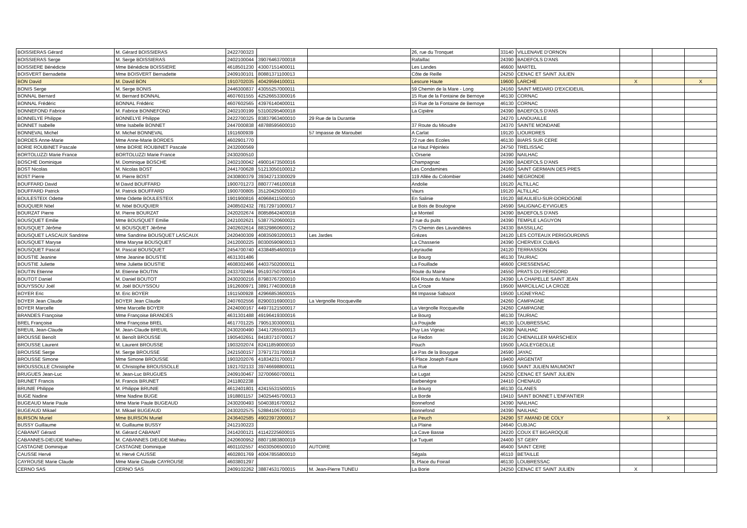| BOISSIERAS Gérard | M. Gérard BOISSIERAS | 2422700323 | | | 26, rue du Tronquet | 33140 | VILLENAVE D'ORNON | | | |
| BOISSIERAS Serge | M. Serge BOISSIERAS | 2402100044 | 39076463700018 | | Rafaillac | 24390 | BADEFOLS D'ANS | | | |
| BOISSIERE Bénédicte | Mme Bénédicte BOISSIERE | 4618501230 | 43007151400011 | | Les Landes | 46600 | MARTEL | | | |
| BOISVERT Bernadette | Mme BOISVERT Bernadette | 2409100101 | 80881371100013 | | Côte de Reille | 24250 | CENAC ET SAINT JULIEN | | | |
| BON David | M. David BON | 1910702035 | 40429594100011 | | Lescure Haute | 19600 | LARCHE | X | | X |
| BONIS Serge | M. Serge BONIS | 2446300837 | 43055257000011 | | 59 Chemin de la Mare - Long | 24160 | SAINT MEDARD D'EXCIDEUIL | | | |
| BONNAL Bernard | M. Bernard BONNAL | 4607601555 | 42526653300016 | | 15 Rue de la Fontaine de Bernoye | 46130 | CORNAC | | | |
| BONNAL Frédéric | BONNAL Frédéric | 4607602565 | 43976140400011 | | 15 Rue de la Fontaine de Bernoye | 46130 | CORNAC | | | |
| BONNEFOND Fabrice | M. Fabrice BONNEFOND | 2402100199 | 53100295400018 | | La Cipière | 24390 | BADEFOLS D'ANS | | | |
| BONNELYE Philippe | BONNELYE Philippe | 2422700325 | 83837963400010 | 29 Rue de la Durantie | | 24270 | LANOUAILLE | | | |
| BONNET Isabelle | Mme Isabelle BONNET | 2447000838 | 48788595600010 | | 37 Route du Mioudre | 24370 | SAINTE MONDANE | | | |
| BONNEVAL Michel | M. Michel BONNEVAL | 1911600939 | | 57 Impasse de Maroubet | A Carlat | 19120 | LIOURDRES | | | |
| BORDES Anne-Marie | Mme Anne-Marie BORDES | 4602901770 | | | 72 rue des Ecoles | 46130 | BIARS SUR CERE | | | |
| BORIE ROUBINET Pascale | Mme BORIE ROUBINET Pascale | 2432000569 | | | Le Haut Pépinleix | 24750 | TRELISSAC | | | |
| BORTOLUZZI Marie France | BORTOLUZZI Marie France | 2430200510 | | | L'Orserie | 24390 | NAILHAC | | | |
| BOSCHE Dominique | M. Dominique BOSCHE | 2402100042 | 49001473500016 | | Champagnac | 24390 | BADEFOLS D'ANS | | | |
| BOST Nicolas | M. Nicolas BOST | 2441700628 | 51213050100012 | | Les Condamines | 24160 | SAINT GERMAIN DES PRES | | | |
| BOST Pierre | M. Pierre BOST | 2430800379 | 39342713300029 | | 119 Allée du Colombier | 24460 | NEGRONDE | | | |
| BOUFFARD David | M David BOUFFARD | 1900701273 | 88077746100018 | | Andolie | 19120 | ALTILLAC | | | |
| BOUFFARD Patrick | M. Patrick BOUFFARD | 1900700805 | 35120425000010 | | Vaurs | 19120 | ALTILLAC | | | |
| BOULESTEIX Odette | Mme Odette BOULESTEIX | 1901900816 | 40968411500010 | | En Salinie | 19120 | BEAULIEU-SUR-DORDOGNE | | | |
| BOUQUIER Nöel | M. Nöel BOUQUIER | 2408502432 | 78172971000017 | | Le Bois de Boulogne | 24590 | SALIGNAC-EYVIGUES | | | |
| BOURZAT Pierre | M. Pierre BOURZAT | 2420202674 | 80858642400018 | | Le Monteil | 24390 | BADEFOLS D'ANS | | | |
| BOUSQUET Emilie | Mme BOUSQUET Emilie | 2421002621 | 53877520600021 | | 2 rue du puits | 24390 | TEMPLE LAGUYON | | | |
| BOUSQUET Jérôme | M. BOUSQUET Jérôme | 2402602614 | 88329860600012 | | 75 Chemin des Lavandières | 24330 | BASSILLAC | | | |
| BOUSQUET LASCAUX Sandrine | Mme Sandrine BOUSQUET LASCAUX | 2420400309 | 40835093200013 | Les Jardes | Grèzes | 24120 | LES COTEAUX PERIGOURDINS | | | |
| BOUSQUET Maryse | Mme Maryse BOUSQUET | 2412000225 | 80300590900013 | | La Chasserie | 24390 | CHERVEIX CUBAS | | | |
| BOUSQUET Pascal | M. Pascal BOUSQUET | 2454700740 | 43384854600019 | | Leyraudie | 24120 | TERRASSON | | | |
| BOUSTIE Jeanine | Mme Jeanine BOUSTIE | 4631301486 | | | Le Bourg | 46130 | TAURIAC | | | |
| BOUSTIE Juliette | Mme Juliette BOUSTIE | 4608302466 | 44037502000011 | | La Fouillade | 46600 | CRESSENSAC | | | |
| BOUTIN Etienne | M. Etienne BOUTIN | 2433702464 | 95193750700014 | | Route du Maine | 24550 | PRATS DU PERIGORD | | | |
| BOUTOT Daniel | M. Daniel BOUTOT | 2430200216 | 87983767200010 | | 604 Route du Maine | 24390 | LA CHAPELLE SAINT JEAN | | | |
| BOUYSSOU Joël | M. Joël BOUYSSOU | 1912600971 | 38917740300018 | | La Croze | 19500 | MARCILLAC LA CROZE | | | |
| BOYER Eric | M. Eric BOYER | 1911500928 | 42966853600015 | | 84 Impasse Sabazot | 19500 | LIGNEYRAC | | | |
| BOYER Jean Claude | BOYER Jean Claude | 2407602556 | 82900316900010 | La Vergnolle Rocqueville | | 24260 | CAMPAGNE | | | |
| BOYER Marcelle | Mme Marcelle BOYER | 2424000167 | 44973121500017 | | La Vergnolle Rocqueville | 24260 | CAMPAGNE | | | |
| BRANDES Françoise | Mme Françoise BRANDES | 4631301488 | 49196419300016 | | Le Bourg | 46130 | TAURIAC | | | |
| BREL Françoise | Mme Françoise BREL | 4617701225 | 79051303000011 | | La Poujade | 46130 | LOUBRESSAC | | | |
| BREUIL Jean-Claude | M. Jean-Claude BREUIL | 2430200490 | 34417265500013 | | Puy Las Vignac | 24390 | NAILHAC | | | |
| BROUSSE Benoît | M. Benoît BROUSSE | 1905402651 | 84183710700017 | | Le Redon | 19120 | CHENAILLER MARSCHEIX | | | |
| BROUSSE Laurent | M. Laurent BROUSSE | 1903202074 | 82411859000010 | | Pouch | 19500 | LAGLEYGEOLLE | | | |
| BROUSSE Serge | M. Serge BROUSSE | 2421500157 | 37971731700018 | | Le Pas de la Bouygue | 24590 | JAYAC | | | |
| BROUSSE Simone | Mme Simone BROUSSE | 1903202076 | 41834231700017 | | 6 Place Joseph Faure | 19400 | ARGENTAT | | | |
| BROUSSOLLE Christophe | M. Christophe BROUSSOLLE | 1921702133 | 39746698800011 | | La Rue | 19500 | SAINT JULIEN MAUMONT | | | |
| BRUGUES Jean-Luc | M. Jean-Luc BRUGUES | 2409100467 | 32700660700011 | | Le Lugat | 24250 | CENAC ET SAINT JULIEN | | | |
| BRUNET Francis | M. Francis BRUNET | 2411802238 | | | Barbenègre | 24410 | CHENAUD | | | |
| BRUNIE Philippe | M. Philippe BRUNIE | 4612401801 | 42415531500015 | | Le Bourg | 46130 | GLANES | | | |
| BUGE Nadine | Mme Nadine BUGE | 1918801157 | 34025445700013 | | La Borde | 19410 | SAINT BONNET L'ENFANTIER | | | |
| BUGEAUD Marie Paule | Mme Marie Paule BUGEAUD | 2430200493 | 50403816700012 | | Bonnefond | 24390 | NAILHAC | | | |
| BUGEAUD Mikael | M. Mikael BUGEAUD | 2430202575 | 52884106700010 | | Bonnefond | 24390 | NAILHAC | | | |
| BURSON Muriel | Mme BURSON Muriel | 2436402585 | 49023972000017 | | Le Peuch | 24290 | ST AMAND DE COLY | | X | |
| BUSSY Guillaume | M. Guillaume BUSSY | 2412100223 | | | La Plaine | 24640 | CUBJAC | | | |
| CABANAT Gérard | M. Gérard CABANAT | 2414200121 | 41142225600015 | | La Cave Basse | 24220 | COUX ET BIGAROQUE | | | |
| CABANNES-DIEUDE Mathieu | M. CABANNES DIEUDE Mathieu | 2420600952 | 88071883800019 | | Le Tuquet | 24400 | ST GERY | | | |
| CASTAGNE Dominique | CASTAGNE Dominique | 4601102557 | 45030506500010 | AUTOIRE | | 46400 | SAINT CERE | | | |
| CAUSSE Hervé | M. Hervé CAUSSE | 4602801769 | 40047855800010 | | Ségala | 46110 | BETAILLE | | | |
| CAYROUSE Marie Claude | Mme Marie Claude CAYROUSE | 4603801297 | | | 9, Place du Foirail | 46130 | LOUBRESSAC | | | |
| CERNO SAS | CERNO SAS | 2409102262 | 38874531700015 | M. Jean-Pierre TUNEU | La Borie | 24250 | CENAC ET SAINT JULIEN | X | | |